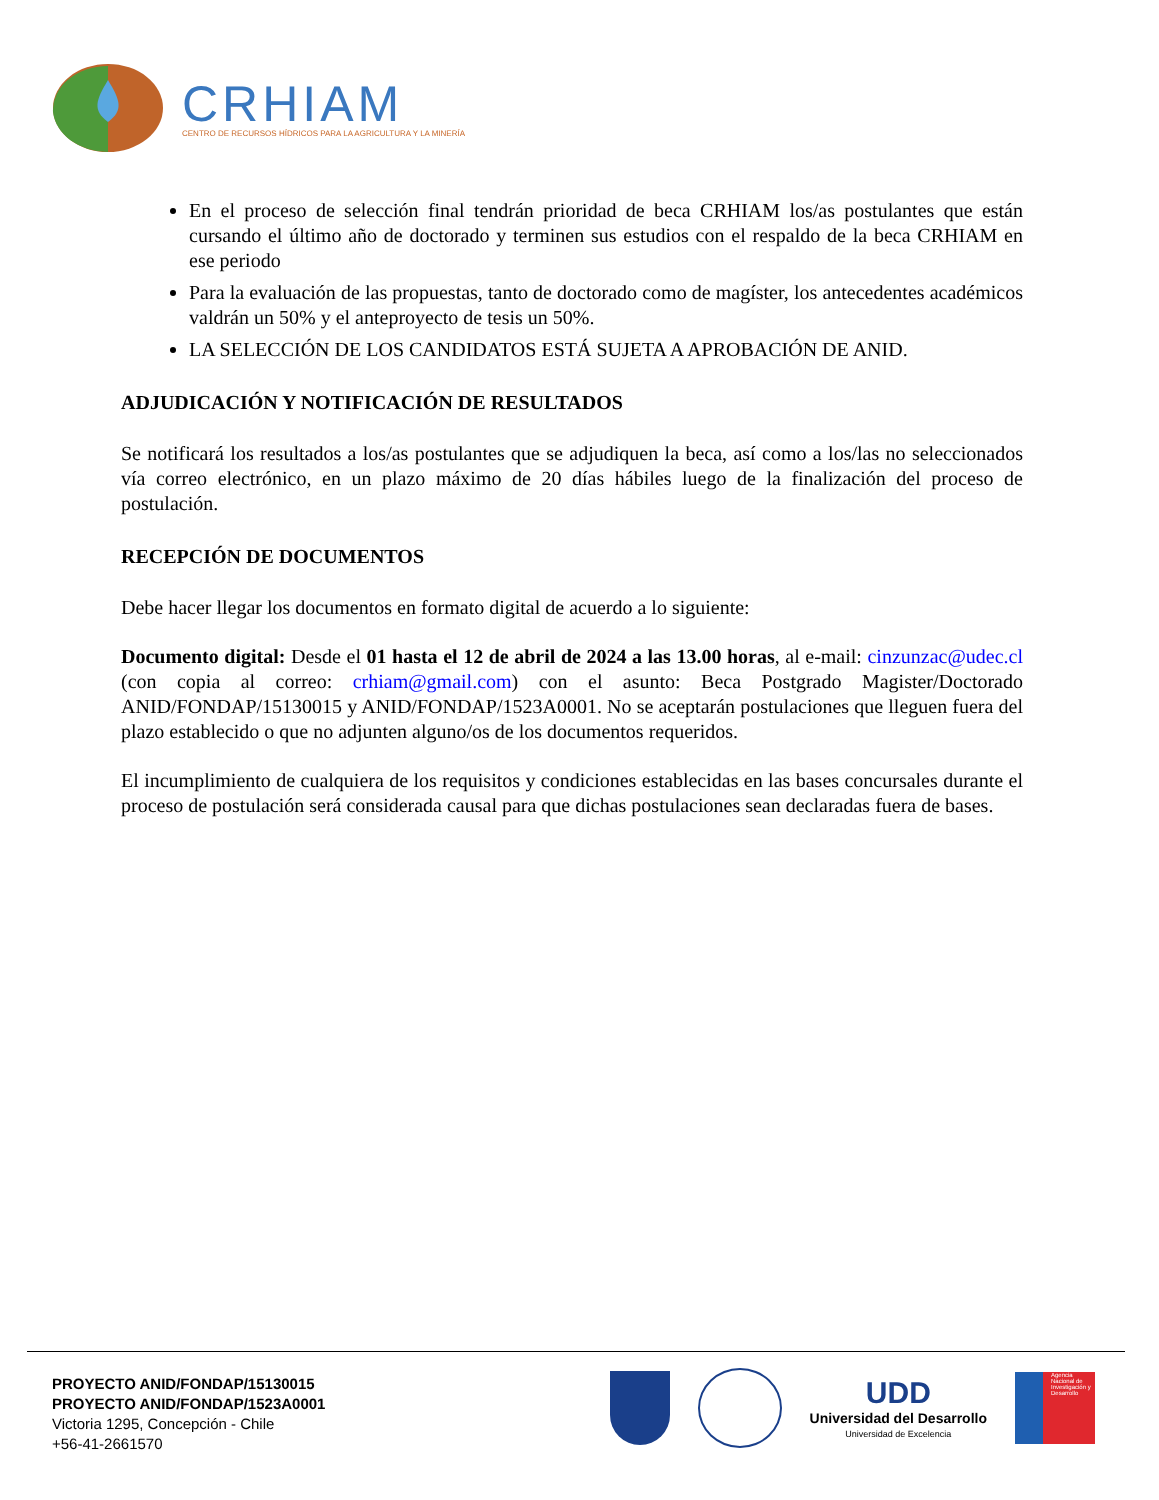CRHIAM
CENTRO DE RECURSOS HÍDRICOS PARA LA AGRICULTURA Y LA MINERÍA
En el proceso de selección final tendrán prioridad de beca CRHIAM los/as postulantes que están cursando el último año de doctorado y terminen sus estudios con el respaldo de la beca CRHIAM en ese periodo
Para la evaluación de las propuestas, tanto de doctorado como de magíster, los antecedentes académicos valdrán un 50% y el anteproyecto de tesis un 50%.
LA SELECCIÓN DE LOS CANDIDATOS ESTÁ SUJETA A APROBACIÓN DE ANID.
ADJUDICACIÓN Y NOTIFICACIÓN DE RESULTADOS
Se notificará los resultados a los/as postulantes que se adjudiquen la beca, así como a los/las no seleccionados vía correo electrónico, en un plazo máximo de 20 días hábiles luego de la finalización del proceso de postulación.
RECEPCIÓN DE DOCUMENTOS
Debe hacer llegar los documentos en formato digital de acuerdo a lo siguiente:
Documento digital: Desde el 01 hasta el 12 de abril de 2024 a las 13.00 horas, al e-mail: cinzunzac@udec.cl (con copia al correo: crhiam@gmail.com) con el asunto: Beca Postgrado Magister/Doctorado ANID/FONDAP/15130015 y ANID/FONDAP/1523A0001. No se aceptarán postulaciones que lleguen fuera del plazo establecido o que no adjunten alguno/os de los documentos requeridos.
El incumplimiento de cualquiera de los requisitos y condiciones establecidas en las bases concursales durante el proceso de postulación será considerada causal para que dichas postulaciones sean declaradas fuera de bases.
PROYECTO ANID/FONDAP/15130015
PROYECTO ANID/FONDAP/1523A0001
Victoria 1295, Concepción - Chile
+56-41-2661570
UDD
Universidad del Desarrollo
Universidad de Excelencia
Agencia Nacional de Investigación y Desarrollo